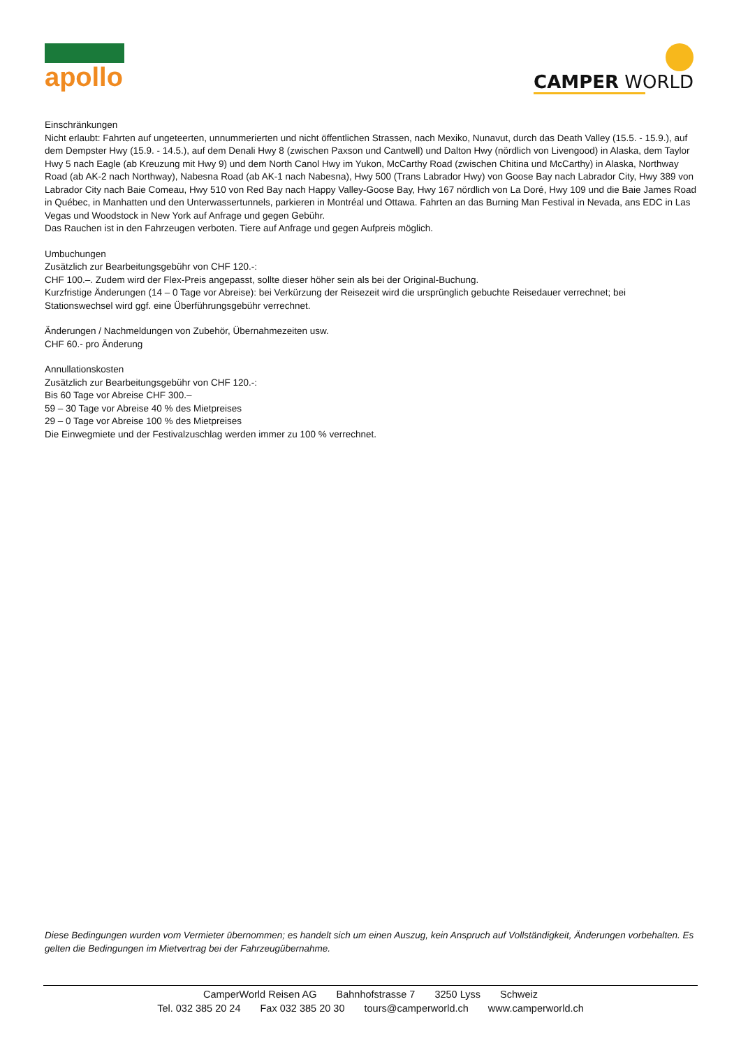apollo CAMPER WORLD
Einschränkungen
Nicht erlaubt: Fahrten auf ungeteerten, unnummerierten und nicht öffentlichen Strassen, nach Mexiko, Nunavut, durch das Death Valley (15.5. - 15.9.), auf dem Dempster Hwy (15.9. - 14.5.), auf dem Denali Hwy 8 (zwischen Paxson und Cantwell) und Dalton Hwy (nördlich von Livengood) in Alaska, dem Taylor Hwy 5 nach Eagle (ab Kreuzung mit Hwy 9) und dem North Canol Hwy im Yukon, McCarthy Road (zwischen Chitina und McCarthy) in Alaska, Northway Road (ab AK-2 nach Northway), Nabesna Road (ab AK-1 nach Nabesna), Hwy 500 (Trans Labrador Hwy) von Goose Bay nach Labrador City, Hwy 389 von Labrador City nach Baie Comeau, Hwy 510 von Red Bay nach Happy Valley-Goose Bay, Hwy 167 nördlich von La Doré, Hwy 109 und die Baie James Road in Québec, in Manhatten und den Unterwassertunnels, parkieren in Montréal und Ottawa. Fahrten an das Burning Man Festival in Nevada, ans EDC in Las Vegas und Woodstock in New York auf Anfrage und gegen Gebühr.
Das Rauchen ist in den Fahrzeugen verboten. Tiere auf Anfrage und gegen Aufpreis möglich.
Umbuchungen
Zusätzlich zur Bearbeitungsgebühr von CHF 120.-:
CHF 100.–. Zudem wird der Flex-Preis angepasst, sollte dieser höher sein als bei der Original-Buchung.
Kurzfristige Änderungen (14 – 0 Tage vor Abreise): bei Verkürzung der Reisezeit wird die ursprünglich gebuchte Reisedauer verrechnet; bei Stationswechsel wird ggf. eine Überführungsgebühr verrechnet.
Änderungen / Nachmeldungen von Zubehör, Übernahmezeiten usw.
CHF 60.- pro Änderung
Annullationskosten
Zusätzlich zur Bearbeitungsgebühr von CHF 120.-:
Bis 60 Tage vor Abreise CHF 300.–
59 – 30 Tage vor Abreise 40 % des Mietpreises
29 – 0 Tage vor Abreise 100 % des Mietpreises
Die Einwegmiete und der Festivalzuschlag werden immer zu 100 % verrechnet.
Diese Bedingungen wurden vom Vermieter übernommen; es handelt sich um einen Auszug, kein Anspruch auf Vollständigkeit, Änderungen vorbehalten. Es gelten die Bedingungen im Mietvertrag bei der Fahrzeugübernahme.
CamperWorld Reisen AG Bahnhofstrasse 7 3250 Lyss Schweiz
Tel. 032 385 20 24 Fax 032 385 20 30 tours@camperworld.ch www.camperworld.ch